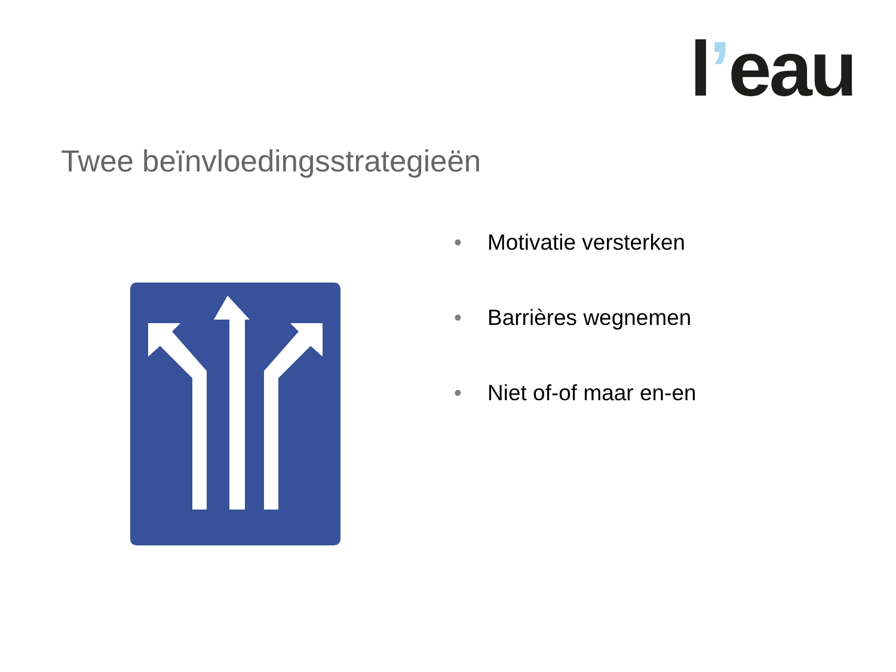l’eau
Twee beïnvloedingsstrategieën
• Motivatie versterken
• Barrières wegnemen
• Niet of-of maar en-en